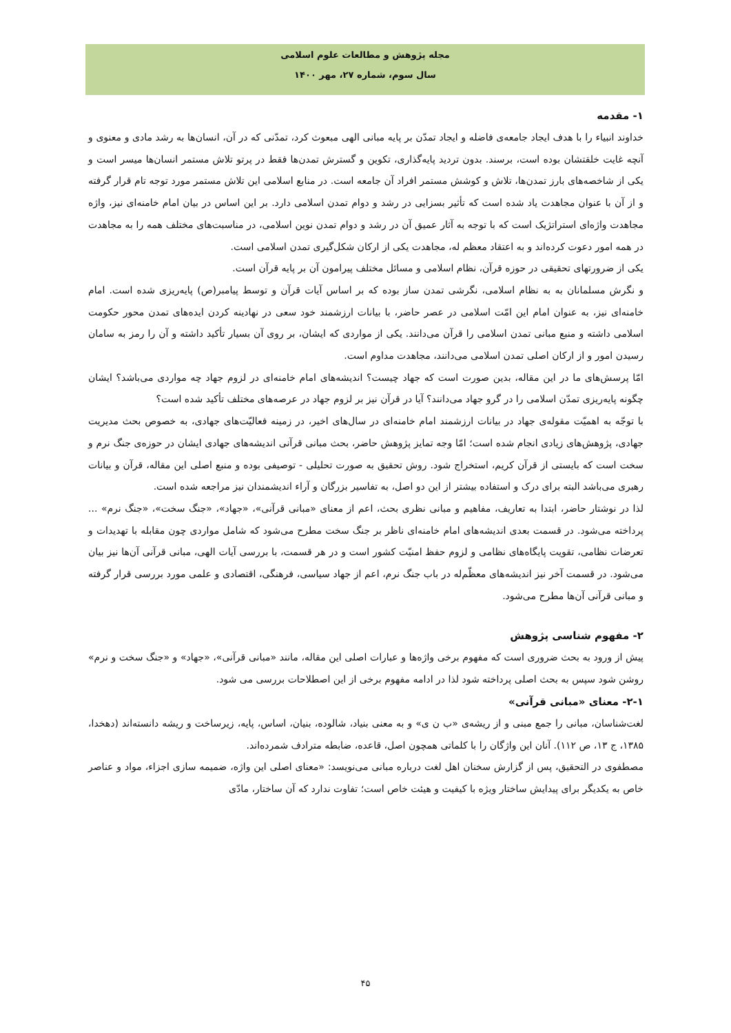مجله پژوهش و مطالعات علوم اسلامی
سال سوم، شماره ۲۷، مهر ۱۴۰۰
۱- مقدمه
خداوند انبیاء را با هدف ایجاد جامعه‌ی فاضله و ایجاد تمدّن بر پایه مبانی الهی مبعوث کرد، تمدّنی که در آن، انسان‌ها به رشد مادی و معنوی و آنچه غایت خلقتشان بوده است، برسند. بدون تردید پایه‌گذاری، تکوین و گسترش تمدن‌ها فقط در پرتو تلاش مستمر انسان‌ها میسر است و یکی از شاخصه‌های بارز تمدن‌ها، تلاش و کوشش مستمر افراد آن جامعه است. در منابع اسلامی این تلاش مستمر مورد توجه تام قرار گرفته و از آن با عنوان مجاهدت یاد شده است که تأثیر بسزایی در رشد و دوام تمدن اسلامی دارد. بر این اساس در بیان امام خامنه‌ای نیز، واژه مجاهدت واژه‌ای استراتژیک است که با توجه به آثار عمیق آن در رشد و دوام تمدن نوین اسلامی، در مناسبت‌های مختلف همه را به مجاهدت در همه امور دعوت کرده‌اند و به اعتقاد معظم له، مجاهدت یکی از ارکان شکل‌گیری تمدن اسلامی است.
یکی از ضرورتهای تحقیقی در حوزه قرآن، نظام اسلامی و مسائل مختلف پیرامون آن بر پایه قرآن است.
و نگرش مسلمانان به به نظام اسلامی، نگرشی تمدن ساز بوده که بر اساس آیات قرآن و توسط پیامبر(ص) پایه‌ریزی شده است. امام خامنه‌ای نیز، به عنوان امام این امّت اسلامی در عصر حاضر، با بیانات ارزشمند خود سعی در نهادینه کردن ایده‌های تمدن محور حکومت اسلامی داشته و منبع مبانی تمدن اسلامی را قرآن می‌دانند. یکی از مواردی که ایشان، بر روی آن بسیار تأکید داشته و آن را رمز به سامان رسیدن امور و از ارکان اصلی تمدن اسلامی می‌دانند، مجاهدت مداوم است.
امّا پرسش‌های ما در این مقاله، بدین صورت است که جهاد چیست؟ اندیشه‌های امام خامنه‌ای در لزوم جهاد چه مواردی می‌باشد؟ ایشان چگونه پایه‌ریزی تمدّن اسلامی را در گرو جهاد می‌دانند؟ آیا در قرآن نیز بر لزوم جهاد در عرصه‌های مختلف تأکید شده است؟
با توجّه به اهمیّت مقوله‌ی جهاد در بیانات ارزشمند امام خامنه‌ای در سال‌های اخیر، در زمینه فعالیّت‌های جهادی، به خصوص بحث مدیریت جهادی، پژوهش‌های زیادی انجام شده است؛ امّا وجه تمایز پژوهش حاضر، بحث مبانی قرآنی اندیشه‌های جهادی ایشان در حوزه‌ی جنگ نرم و سخت است که بایستی از قرآن کریم، استخراج شود. روش تحقیق به صورت تحلیلی - توصیفی بوده و منبع اصلی این مقاله، قرآن و بیانات رهبری می‌باشد البته برای درک و استفاده بیشتر از این دو اصل، به تفاسیر بزرگان و آراء اندیشمندان نیز مراجعه شده است.
لذا در نوشتار حاضر، ابتدا به تعاریف، مفاهیم و مبانی نظری بحث، اعم از معنای «مبانی قرآنی»، «جهاد»، «جنگ سخت»، «جنگ نرم» ... پرداخته می‌شود. در قسمت بعدی اندیشه‌های امام خامنه‌ای ناظر بر جنگ سخت مطرح می‌شود که شامل مواردی چون مقابله با تهدیدات و تعرضات نظامی، تقویت پایگاه‌های نظامی و لزوم حفظ امنیّت کشور است و در هر قسمت، با بررسی آیات الهی، مبانی قرآنی آن‌ها نیز بیان می‌شود. در قسمت آخر نیز اندیشه‌های معظّم‌له در باب جنگ نرم، اعم از جهاد سیاسی، فرهنگی، اقتصادی و علمی مورد بررسی قرار گرفته و مبانی قرآنی آن‌ها مطرح می‌شود.
۲- مفهوم شناسی پژوهش
پیش از ورود به بحث ضروری است که مفهوم برخی واژه‌ها و عبارات اصلی این مقاله، مانند «مبانی قرآنی»، «جهاد» و «جنگ سخت و نرم» روشن شود سپس به بحث اصلی پرداخته شود لذا در ادامه مفهوم برخی از این اصطلاحات بررسی می شود.
۲-۱- معنای «مبانی قرآنی»
لغت‌شناسان، مبانی را جمع مبنی و از ریشه‌ی «ب ن ی» و به معنی بنیاد، شالوده، بنیان، اساس، پایه، زیرساخت و ریشه دانسته‌اند (دهخدا، ۱۳۸۵، ج ۱۳، ص ۱۱۲). آنان این واژگان را با کلماتی همچون اصل، قاعده، ضابطه مترادف شمرده‌اند.
مصطفوی در التحقیق، پس از گزارش سخنان اهل لغت درباره مبانی می‌نویسد: «معنای اصلی این واژه، ضمیمه سازی اجزاء، مواد و عناصر خاص به یکدیگر برای پیدایش ساختار ویژه با کیفیت و هیئت خاص است؛ تفاوت ندارد که آن ساختار، مادّی
۴۵